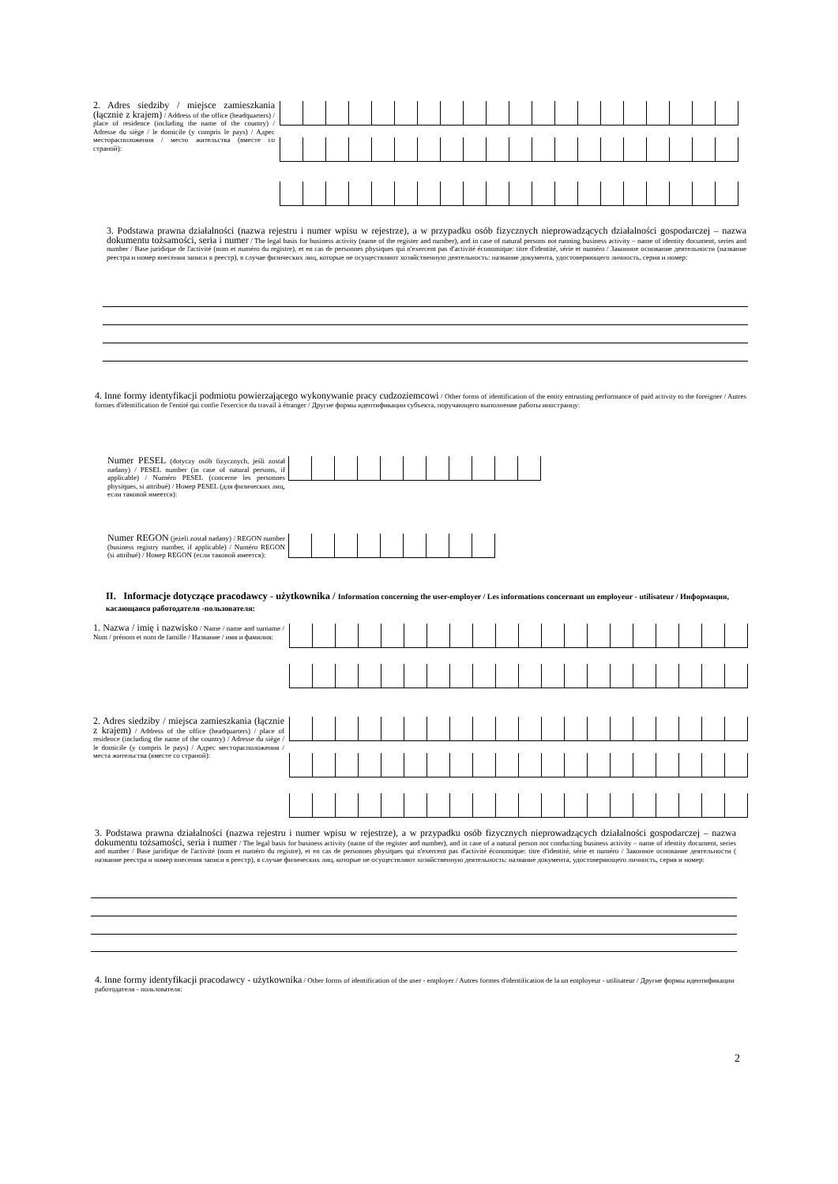2. Adres siedziby / miejsce zamieszkania (łącznie z krajem) / Address of the office (headquarters) / place of residence (including the name of the country) / Adresse du siège / le domicile (y compris le pays) / Адрес месторасположения / место жительства (вместе со страной):
3. Podstawa prawna działalności (nazwa rejestru i numer wpisu w rejestrze), a w przypadku osób fizycznych nieprowadzących działalności gospodarczej – nazwa dokumentu tożsamości, seria i numer / The legal basis for business activity (name of the register and number), and in case of natural persons not running business activity – name of identity document, series and number / Base juridique de l'activité (nom et numéro du registre), et en cas de personnes physiques qui n'exercent pas d'activité économique: titre d'identité, série et numéro / Законное основание деятельности (название реестра и номер внесения записи в реестр), в случае физических лиц, которые не осуществляют хозяйственную деятельность: название документа, удостоверяющего личность, серия и номер:
4. Inne formy identyfikacji podmiotu powierzającego wykonywanie pracy cudzoziemcowi / Other forms of identification of the entity entrusting performance of paid activity to the foreigner / Autres formes d'identification de l'entité qui confie l'exercice du travail à étranger / Другие формы идентификации субъекта, поручающего выполнение работы иностранцу:
Numer PESEL (dotyczy osób fizycznych, jeśli został nadany) / PESEL number (in case of natural persons, if applicable) / Numéro PESEL (concerne les personnes physiques, si attribué) / Номер PESEL (для физических лиц, если таковой имеется):
Numer REGON (jeżeli został nadany) / REGON number (business registry number, if applicable) / Numéro REGON (si attribué) / Номер REGON (если таковой имеется):
II. Informacje dotyczące pracodawcy - użytkownika / Information concerning the user-employer / Les informations concernant un employeur - utilisateur / Информация, касающаяся работодателя -пользователя:
1. Nazwa / imię i nazwisko / Name / name and surname / Nom / prénom et nom de famille / Название / имя и фамилия:
2. Adres siedziby / miejsca zamieszkania (łącznie z krajem) / Address of the office (headquarters) / place of residence (including the name of the country) / Adresse du siège / le domicile (y compris le pays) / Адрес месторасположения / места жительства (вместе со страной):
3. Podstawa prawna działalności (nazwa rejestru i numer wpisu w rejestrze), a w przypadku osób fizycznych nieprowadzących działalności gospodarczej – nazwa dokumentu tożsamości, seria i numer / The legal basis for business activity (name of the register and number), and in case of a natural person not conducting business activity – name of identity document, series and number / Base juridique de l'activité (nom et numéro du registre), et en cas de personnes physiques qui n'exercent pas d'activité économique: titre d'identité, série et numéro / Законное основание деятельности ( название реестра и номер внесения записи в реестр), в случае физических лиц, которые не осуществляют хозяйственную деятельность: название документа, удостоверяющего личность, серия и номер:
4. Inne formy identyfikacji pracodawcy - użytkownika / Other forms of identification of the user - employer / Autres formes d'identification de la un employeur - utilisateur / Другие формы идентификации работодателя - пользователя:
2